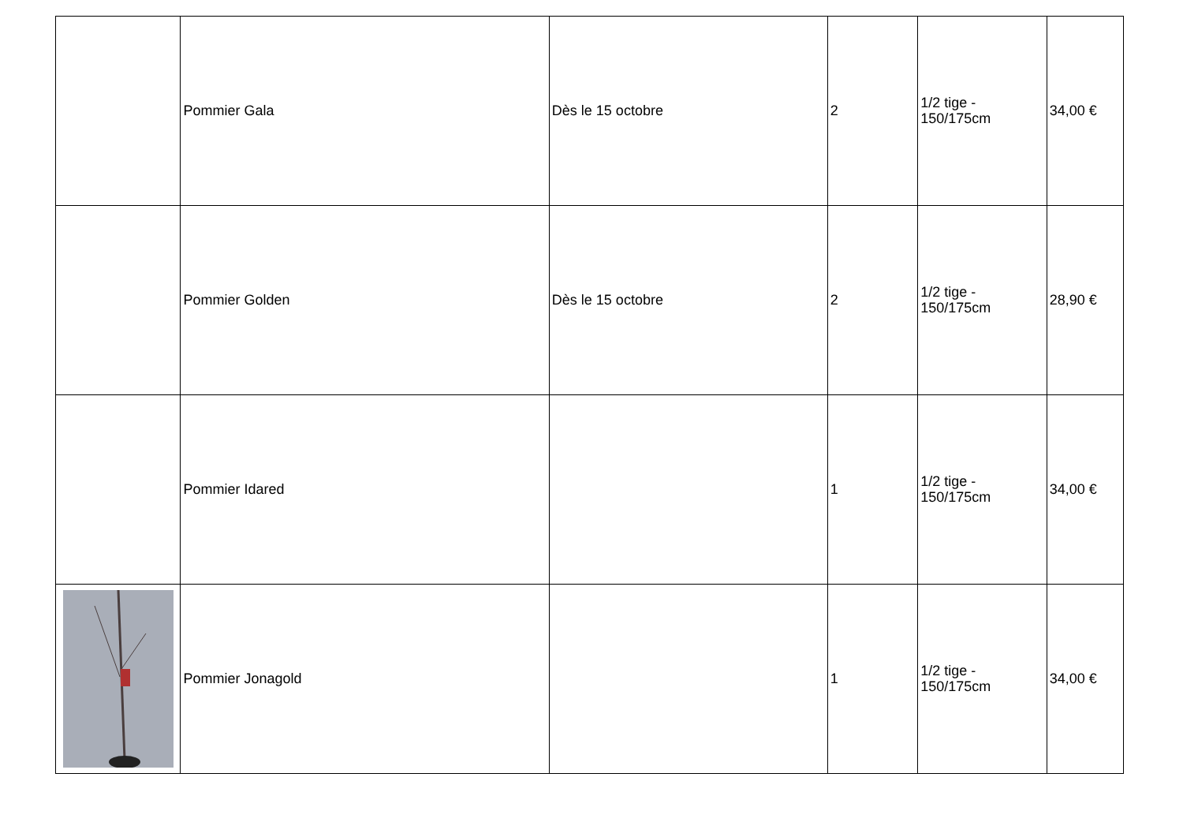| | Pommier Gala | Dès le 15 octobre | 2 | 1/2 tige - 150/175cm | 34,00 € |
| | Pommier Golden | Dès le 15 octobre | 2 | 1/2 tige - 150/175cm | 28,90 € |
| | Pommier Idared | | 1 | 1/2 tige - 150/175cm | 34,00 € |
| | Pommier Jonagold | | 1 | 1/2 tige - 150/175cm | 34,00 € |